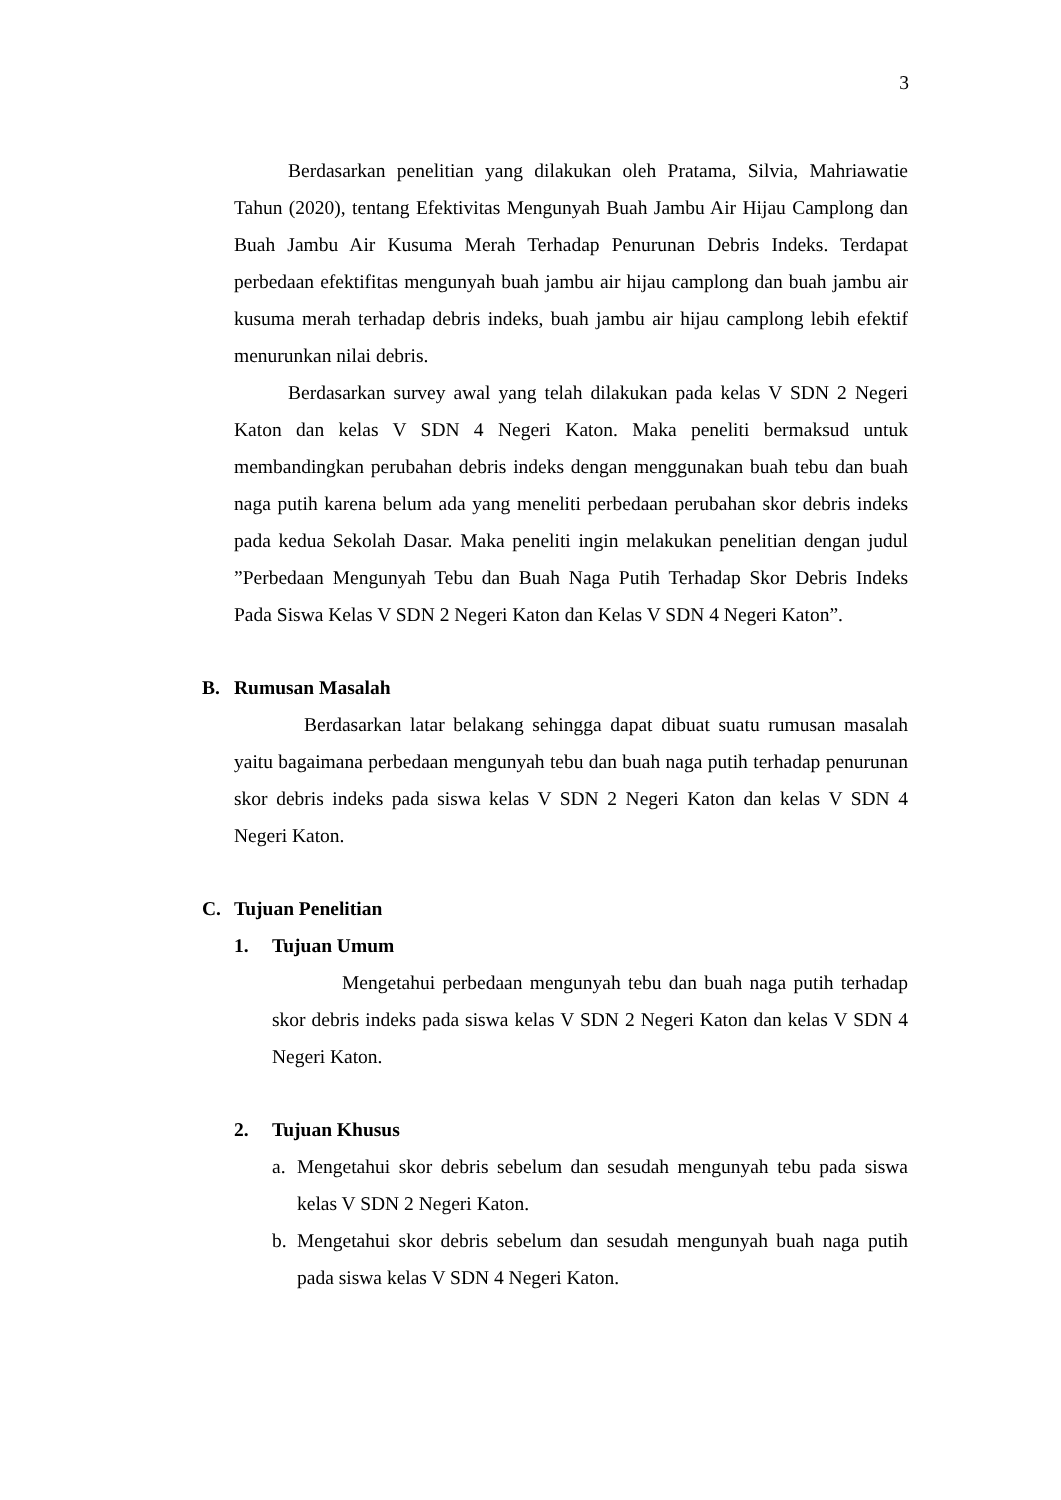3
Berdasarkan penelitian yang dilakukan oleh Pratama, Silvia, Mahriawatie Tahun (2020), tentang Efektivitas Mengunyah Buah Jambu Air Hijau Camplong dan Buah Jambu Air Kusuma Merah Terhadap Penurunan Debris Indeks. Terdapat perbedaan efektifitas mengunyah buah jambu air hijau camplong dan buah jambu air kusuma merah terhadap debris indeks, buah jambu air hijau camplong lebih efektif menurunkan nilai debris.
Berdasarkan survey awal yang telah dilakukan pada kelas V SDN 2 Negeri Katon dan kelas V SDN 4 Negeri Katon. Maka peneliti bermaksud untuk membandingkan perubahan debris indeks dengan menggunakan buah tebu dan buah naga putih karena belum ada yang meneliti perbedaan perubahan skor debris indeks pada kedua Sekolah Dasar. Maka peneliti ingin melakukan penelitian dengan judul ”Perbedaan Mengunyah Tebu dan Buah Naga Putih Terhadap Skor Debris Indeks Pada Siswa Kelas V SDN 2 Negeri Katon dan Kelas V SDN 4 Negeri Katon”.
B. Rumusan Masalah
Berdasarkan latar belakang sehingga dapat dibuat suatu rumusan masalah yaitu bagaimana perbedaan mengunyah tebu dan buah naga putih terhadap penurunan skor debris indeks pada siswa kelas V SDN 2 Negeri Katon dan kelas V SDN 4 Negeri Katon.
C. Tujuan Penelitian
1. Tujuan Umum
Mengetahui perbedaan mengunyah tebu dan buah naga putih terhadap skor debris indeks pada siswa kelas V SDN 2 Negeri Katon dan kelas V SDN 4 Negeri Katon.
2. Tujuan Khusus
a.
Mengetahui skor debris sebelum dan sesudah mengunyah tebu pada siswa kelas V SDN 2 Negeri Katon.
b.
Mengetahui skor debris sebelum dan sesudah mengunyah buah naga putih pada siswa kelas V SDN 4 Negeri Katon.